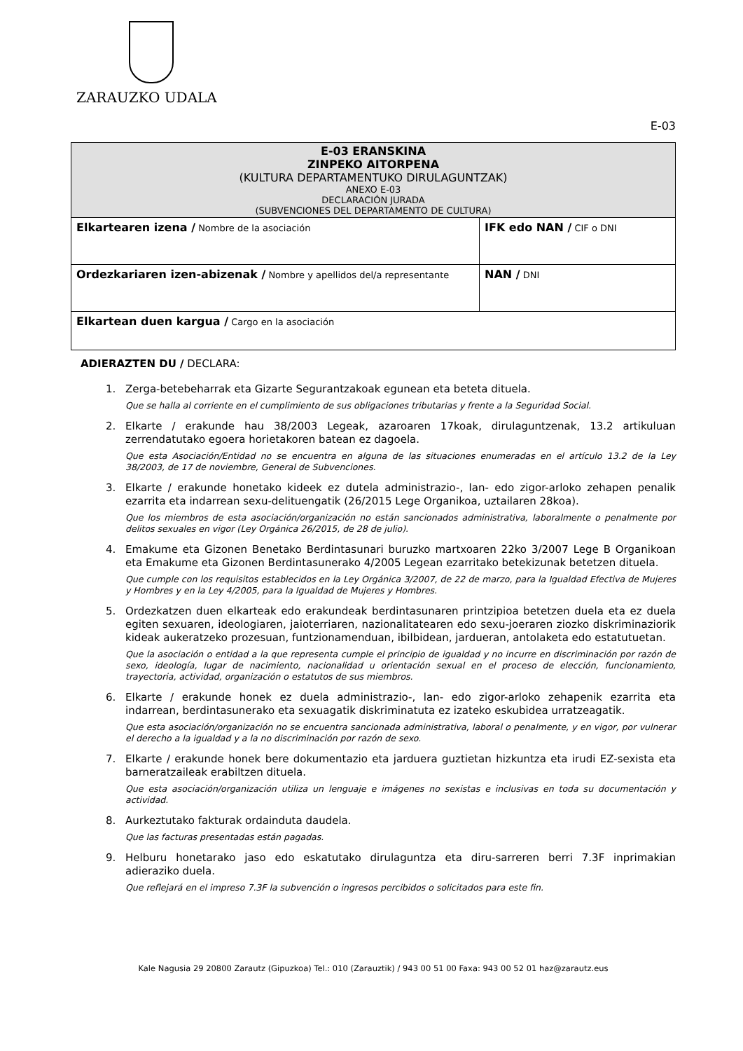ZARAUZKO UDALA
E-03
| E-03 ERANSKINA ZINPEKO AITORPENA (KULTURA DEPARTAMENTUKO DIRULAGUNTZAK) ANEXO E-03 DECLARACIÓN JURADA (SUBVENCIONES DEL DEPARTAMENTO DE CULTURA) | |
| Elkartearen izena / Nombre de la asociación | IFK edo NAN / CIF o DNI |
| Ordezkariaren izen-abizenak / Nombre y apellidos del/a representante | NAN / DNI |
| Elkartean duen kargua / Cargo en la asociación | |
ADIERAZTEN DU / DECLARA:
1. Zerga-betebeharrak eta Gizarte Segurantzakoak egunean eta beteta dituela.
Que se halla al corriente en el cumplimiento de sus obligaciones tributarias y frente a la Seguridad Social.
2. Elkarte / erakunde hau 38/2003 Legeak, azaroaren 17koak, dirulaguntzenak, 13.2 artikuluan zerrendatutako egoera horietakoren batean ez dagoela.
Que esta Asociación/Entidad no se encuentra en alguna de las situaciones enumeradas en el artículo 13.2 de la Ley 38/2003, de 17 de noviembre, General de Subvenciones.
3. Elkarte / erakunde honetako kideek ez dutela administrazio-, lan- edo zigor-arloko zehapen penalik ezarrita eta indarrean sexu-delituengatik (26/2015 Lege Organikoa, uztailaren 28koa).
Que los miembros de esta asociación/organización no están sancionados administrativa, laboralmente o penalmente por delitos sexuales en vigor (Ley Orgánica 26/2015, de 28 de julio).
4. Emakume eta Gizonen Benetako Berdintasunari buruzko martxoaren 22ko 3/2007 Lege B Organikoan eta Emakume eta Gizonen Berdintasunerako 4/2005 Legean ezarritako betekizunak betetzen dituela.
Que cumple con los requisitos establecidos en la Ley Orgánica 3/2007, de 22 de marzo, para la Igualdad Efectiva de Mujeres y Hombres y en la Ley 4/2005, para la Igualdad de Mujeres y Hombres.
5. Ordezkatzen duen elkarteak edo erakundeak berdintasunaren printzipioa betetzen duela eta ez duela egiten sexuaren, ideologiaren, jaioterriaren, nazionalitatearen edo sexu-joeraren ziozko diskriminaziorik kideak aukeratzeko prozesuan, funtzionamenduan, ibilbidean, jardueran, antolaketa edo estatutuetan.
Que la asociación o entidad a la que representa cumple el principio de igualdad y no incurre en discriminación por razón de sexo, ideología, lugar de nacimiento, nacionalidad u orientación sexual en el proceso de elección, funcionamiento, trayectoria, actividad, organización o estatutos de sus miembros.
6. Elkarte / erakunde honek ez duela administrazio-, lan- edo zigor-arloko zehapenik ezarrita eta indarrean, berdintasunerako eta sexuagatik diskriminatuta ez izateko eskubidea urratzeagatik.
Que esta asociación/organización no se encuentra sancionada administrativa, laboral o penalmente, y en vigor, por vulnerar el derecho a la igualdad y a la no discriminación por razón de sexo.
7. Elkarte / erakunde honek bere dokumentazio eta jarduera guztietan hizkuntza eta irudi EZ-sexista eta barneratzaileak erabiltzen dituela.
Que esta asociación/organización utiliza un lenguaje e imágenes no sexistas e inclusivas en toda su documentación y actividad.
8. Aurkeztutako fakturak ordainduta daudela.
Que las facturas presentadas están pagadas.
9. Helburu honetarako jaso edo eskatutako dirulaguntza eta diru-sarreren berri 7.3F inprimakian adieraziko duela.
Que reflejará en el impreso 7.3F la subvención o ingresos percibidos o solicitados para este fin.
Kale Nagusia 29 20800 Zarautz (Gipuzkoa) Tel.: 010 (Zarauztik) / 943 00 51 00 Faxa: 943 00 52 01 haz@zarautz.eus